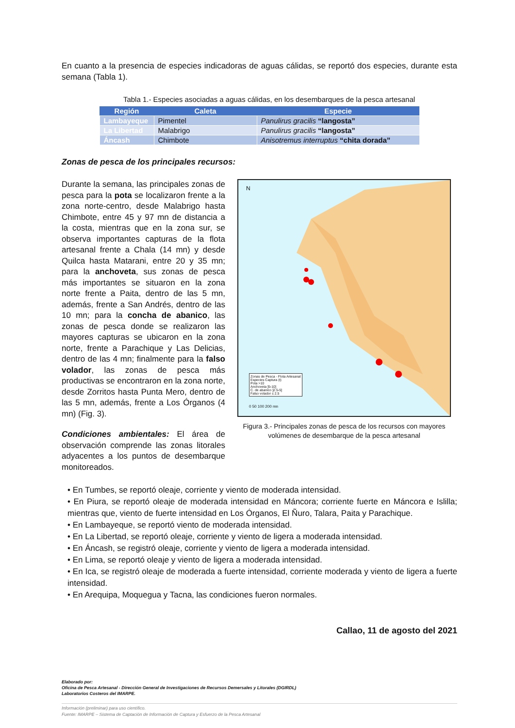En cuanto a la presencia de especies indicadoras de aguas cálidas, se reportó dos especies, durante esta semana (Tabla 1).
Tabla 1.- Especies asociadas a aguas cálidas, en los desembarques de la pesca artesanal
| Región | Caleta | Especie |
| --- | --- | --- |
| Lambayeque | Pimentel | Panulirus gracilis “langosta” |
| La Libertad | Malabrigo | Panulirus gracilis “langosta” |
| Áncash | Chimbote | Anisotremus interruptus “chita dorada” |
Zonas de pesca de los principales recursos:
Durante la semana, las principales zonas de pesca para la pota se localizaron frente a la zona norte-centro, desde Malabrigo hasta Chimbote, entre 45 y 97 mn de distancia a la costa, mientras que en la zona sur, se observa importantes capturas de la flota artesanal frente a Chala (14 mn) y desde Quilca hasta Matarani, entre 20 y 35 mn; para la anchoveta, sus zonas de pesca más importantes se situaron en la zona norte frente a Paita, dentro de las 5 mn, además, frente a San Andrés, dentro de las 10 mn; para la concha de abanico, las zonas de pesca donde se realizaron las mayores capturas se ubicaron en la zona norte, frente a Parachique y Las Delicias, dentro de las 4 mn; finalmente para la falso volador, las zonas de pesca más productivas se encontraron en la zona norte, desde Zorritos hasta Punta Mero, dentro de las 5 mn, además, frente a Los Órganos (4 mn) (Fig. 3).
Condiciones ambientales: El área de observación comprende las zonas litorales adyacentes a los puntos de desembarque monitoreados.
Zonas de Pesca - Flota Artesanal
Especies Captura (t)
Pota >10
Anchoveta ]5-10]
C. de abanico ]2.5-5]
Falso volador ≤ 2.5
0 50 100 200 mn
N
Figura 3.- Principales zonas de pesca de los recursos con mayores volúmenes de desembarque de la pesca artesanal
• En Tumbes, se reportó oleaje, corriente y viento de moderada intensidad.
• En Piura, se reportó oleaje de moderada intensidad en Máncora; corriente fuerte en Máncora e Islilla; mientras que, viento de fuerte intensidad en Los Órganos, El Ñuro, Talara, Paita y Parachique.
• En Lambayeque, se reportó viento de moderada intensidad.
• En La Libertad, se reportó oleaje, corriente y viento de ligera a moderada intensidad.
• En Áncash, se registró oleaje, corriente y viento de ligera a moderada intensidad.
• En Lima, se reportó oleaje y viento de ligera a moderada intensidad.
• En Ica, se registró oleaje de moderada a fuerte intensidad, corriente moderada y viento de ligera a fuerte intensidad.
• En Arequipa, Moquegua y Tacna, las condiciones fueron normales.
Callao, 11 de agosto del 2021
Elaborado por:
Oficina de Pesca Artesanal - Dirección General de Investigaciones de Recursos Demersales y Litorales (DGIRDL)
Laboratorios Costeros del IMARPE.
Información (preliminar) para uso científico.
Fuente: IMARPE – Sistema de Captación de Información de Captura y Esfuerzo de la Pesca Artesanal